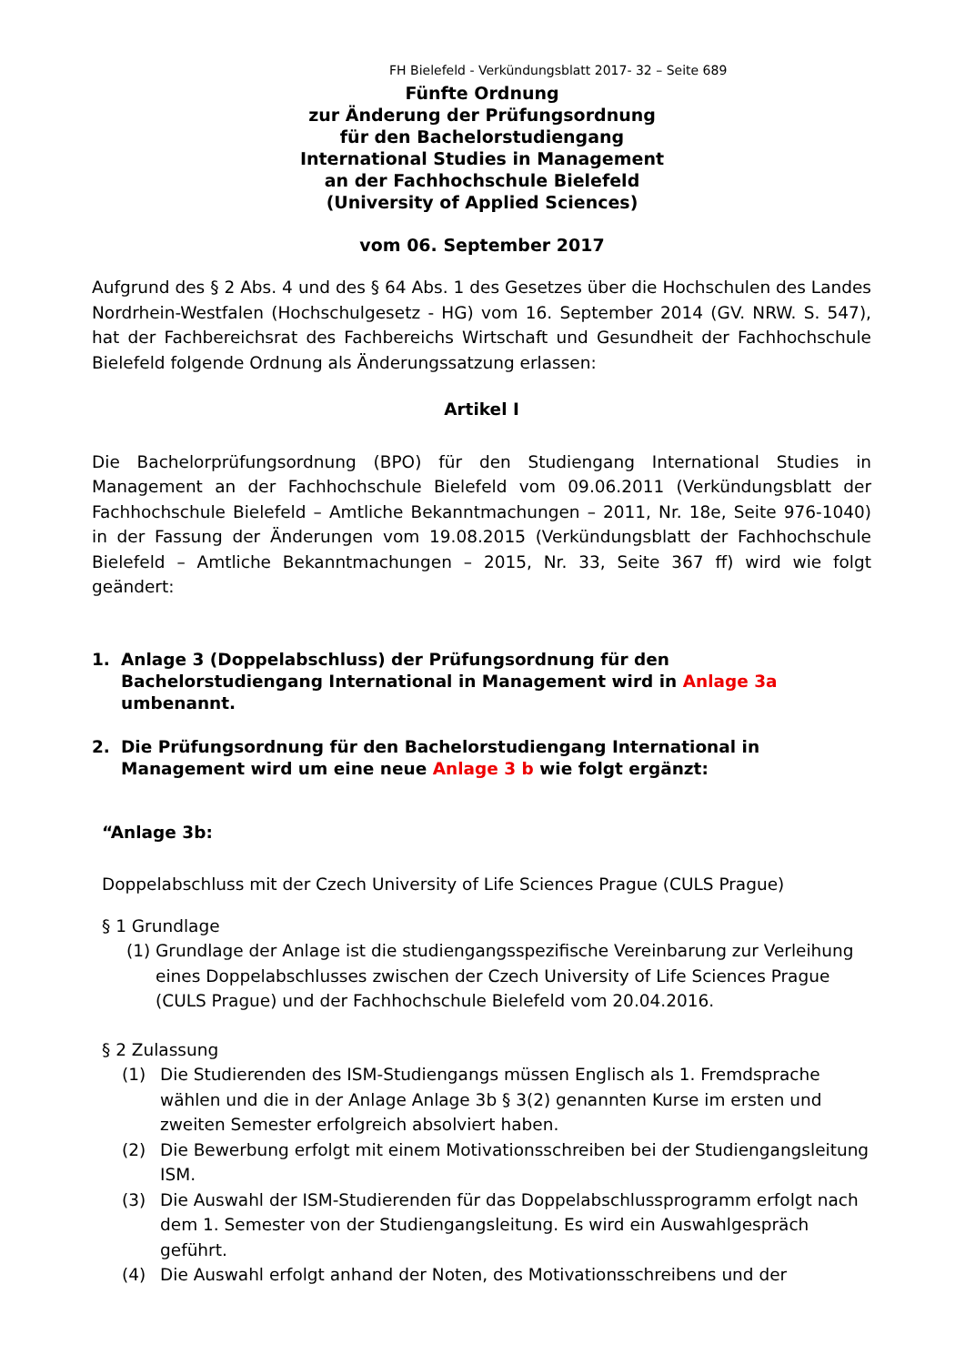FH Bielefeld - Verkündungsblatt 2017- 32 – Seite 689
Fünfte Ordnung
zur Änderung der Prüfungsordnung
für den Bachelorstudiengang
International Studies in Management
an der Fachhochschule Bielefeld
(University of Applied Sciences)
vom 06. September 2017
Aufgrund des § 2 Abs. 4 und des § 64 Abs. 1 des Gesetzes über die Hochschulen des Landes Nordrhein-Westfalen (Hochschulgesetz - HG) vom 16. September 2014 (GV. NRW. S. 547), hat der Fachbereichsrat des Fachbereichs Wirtschaft und Gesundheit der Fachhochschule Bielefeld folgende Ordnung als Änderungssatzung erlassen:
Artikel I
Die Bachelorprüfungsordnung (BPO) für den Studiengang International Studies in Management an der Fachhochschule Bielefeld vom 09.06.2011 (Verkündungsblatt der Fachhochschule Bielefeld – Amtliche Bekanntmachungen – 2011, Nr. 18e, Seite 976-1040) in der Fassung der Änderungen vom 19.08.2015 (Verkündungsblatt der Fachhochschule Bielefeld – Amtliche Bekanntmachungen – 2015, Nr. 33, Seite 367 ff) wird wie folgt geändert:
1. Anlage 3 (Doppelabschluss) der Prüfungsordnung für den Bachelorstudiengang International in Management wird in Anlage 3a umbenannt.
2. Die Prüfungsordnung für den Bachelorstudiengang International in Management wird um eine neue Anlage 3 b wie folgt ergänzt:
“Anlage 3b:
Doppelabschluss mit der Czech University of Life Sciences Prague (CULS Prague)
§ 1 Grundlage
(1) Grundlage der Anlage ist die studiengangsspezifische Vereinbarung zur Verleihung eines Doppelabschlusses zwischen der Czech University of Life Sciences Prague (CULS Prague) und der Fachhochschule Bielefeld vom 20.04.2016.
§ 2 Zulassung
(1) Die Studierenden des ISM-Studiengangs müssen Englisch als 1. Fremdsprache wählen und die in der Anlage Anlage 3b § 3(2) genannten Kurse im ersten und zweiten Semester erfolgreich absolviert haben.
(2) Die Bewerbung erfolgt mit einem Motivationsschreiben bei der Studiengangsleitung ISM.
(3) Die Auswahl der ISM-Studierenden für das Doppelabschlussprogramm erfolgt nach dem 1. Semester von der Studiengangsleitung. Es wird ein Auswahlgespräch geführt.
(4) Die Auswahl erfolgt anhand der Noten, des Motivationsschreibens und der